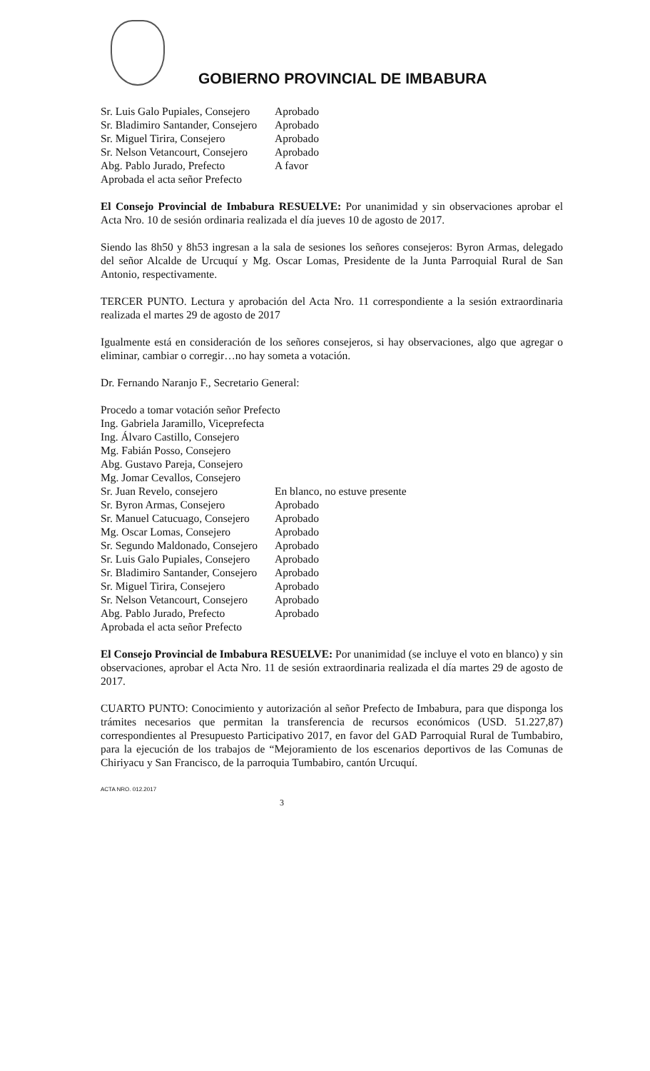GOBIERNO PROVINCIAL DE IMBABURA
| Sr. Luis Galo Pupiales, Consejero | Aprobado |
| Sr. Bladimiro Santander, Consejero | Aprobado |
| Sr. Miguel Tirira, Consejero | Aprobado |
| Sr. Nelson Vetancourt, Consejero | Aprobado |
| Abg. Pablo Jurado, Prefecto | A favor |
| Aprobada el acta señor Prefecto | |
El Consejo Provincial de Imbabura RESUELVE: Por unanimidad y sin observaciones aprobar el Acta Nro. 10 de sesión ordinaria realizada el día jueves 10 de agosto de 2017.
Siendo las 8h50 y 8h53 ingresan a la sala de sesiones los señores consejeros: Byron Armas, delegado del señor Alcalde de Urcuquí y Mg. Oscar Lomas, Presidente de la Junta Parroquial Rural de San Antonio, respectivamente.
TERCER PUNTO. Lectura y aprobación del Acta Nro. 11 correspondiente a la sesión extraordinaria realizada el martes 29 de agosto de 2017
Igualmente está en consideración de los señores consejeros, si hay observaciones, algo que agregar o eliminar, cambiar o corregir…no hay someta a votación.
Dr. Fernando Naranjo F., Secretario General:
| Procedo a tomar votación señor Prefecto | |
| Ing. Gabriela Jaramillo, Viceprefecta | |
| Ing. Álvaro Castillo, Consejero | |
| Mg. Fabián Posso, Consejero | |
| Abg. Gustavo Pareja, Consejero | |
| Mg. Jomar Cevallos, Consejero | |
| Sr. Juan Revelo, consejero | En blanco, no estuve presente |
| Sr. Byron Armas, Consejero | Aprobado |
| Sr. Manuel Catucuago, Consejero | Aprobado |
| Mg. Oscar Lomas, Consejero | Aprobado |
| Sr. Segundo Maldonado, Consejero | Aprobado |
| Sr. Luis Galo Pupiales, Consejero | Aprobado |
| Sr. Bladimiro Santander, Consejero | Aprobado |
| Sr. Miguel Tirira, Consejero | Aprobado |
| Sr. Nelson Vetancourt, Consejero | Aprobado |
| Abg. Pablo Jurado, Prefecto | Aprobado |
| Aprobada el acta señor Prefecto | |
El Consejo Provincial de Imbabura RESUELVE: Por unanimidad (se incluye el voto en blanco) y sin observaciones, aprobar el Acta Nro. 11 de sesión extraordinaria realizada el día martes 29 de agosto de 2017.
CUARTO PUNTO: Conocimiento y autorización al señor Prefecto de Imbabura, para que disponga los trámites necesarios que permitan la transferencia de recursos económicos (USD. 51.227,87) correspondientes al Presupuesto Participativo 2017, en favor del GAD Parroquial Rural de Tumbabiro, para la ejecución de los trabajos de “Mejoramiento de los escenarios deportivos de las Comunas de Chiriyacu y San Francisco, de la parroquia Tumbabiro, cantón Urcuquí.
ACTA NRO. 012.2017
3